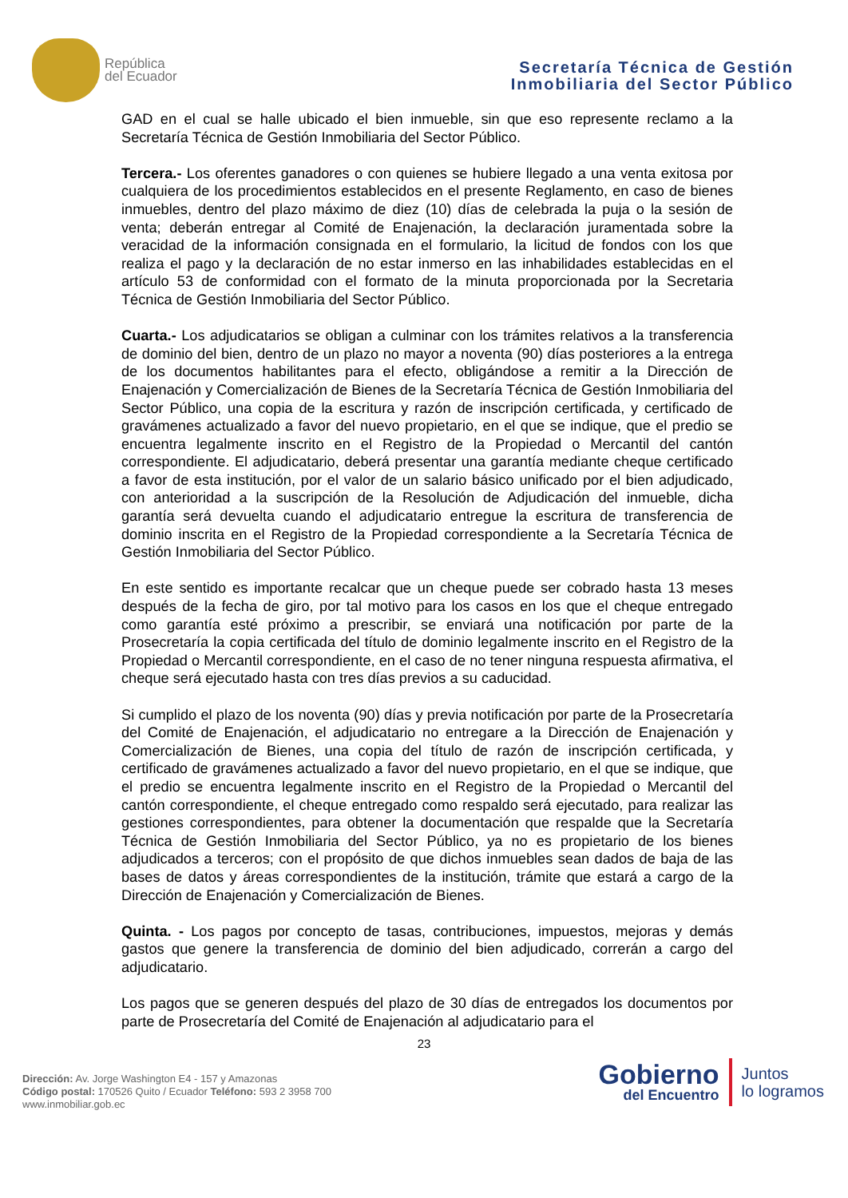República
del Ecuador
Secretaría Técnica de Gestión
Inmobiliaria del Sector Público
GAD en el cual se halle ubicado el bien inmueble, sin que eso represente reclamo a la Secretaría Técnica de Gestión Inmobiliaria del Sector Público.
Tercera.- Los oferentes ganadores o con quienes se hubiere llegado a una venta exitosa por cualquiera de los procedimientos establecidos en el presente Reglamento, en caso de bienes inmuebles, dentro del plazo máximo de diez (10) días de celebrada la puja o la sesión de venta; deberán entregar al Comité de Enajenación, la declaración juramentada sobre la veracidad de la información consignada en el formulario, la licitud de fondos con los que realiza el pago y la declaración de no estar inmerso en las inhabilidades establecidas en el artículo 53 de conformidad con el formato de la minuta proporcionada por la Secretaria Técnica de Gestión Inmobiliaria del Sector Público.
Cuarta.- Los adjudicatarios se obligan a culminar con los trámites relativos a la transferencia de dominio del bien, dentro de un plazo no mayor a noventa (90) días posteriores a la entrega de los documentos habilitantes para el efecto, obligándose a remitir a la Dirección de Enajenación y Comercialización de Bienes de la Secretaría Técnica de Gestión Inmobiliaria del Sector Público, una copia de la escritura y razón de inscripción certificada, y certificado de gravámenes actualizado a favor del nuevo propietario, en el que se indique, que el predio se encuentra legalmente inscrito en el Registro de la Propiedad o Mercantil del cantón correspondiente. El adjudicatario, deberá presentar una garantía mediante cheque certificado a favor de esta institución, por el valor de un salario básico unificado por el bien adjudicado, con anterioridad a la suscripción de la Resolución de Adjudicación del inmueble, dicha garantía será devuelta cuando el adjudicatario entregue la escritura de transferencia de dominio inscrita en el Registro de la Propiedad correspondiente a la Secretaría Técnica de Gestión Inmobiliaria del Sector Público.
En este sentido es importante recalcar que un cheque puede ser cobrado hasta 13 meses después de la fecha de giro, por tal motivo para los casos en los que el cheque entregado como garantía esté próximo a prescribir, se enviará una notificación por parte de la Prosecretaría la copia certificada del título de dominio legalmente inscrito en el Registro de la Propiedad o Mercantil correspondiente, en el caso de no tener ninguna respuesta afirmativa, el cheque será ejecutado hasta con tres días previos a su caducidad.
Si cumplido el plazo de los noventa (90) días y previa notificación por parte de la Prosecretaría del Comité de Enajenación, el adjudicatario no entregare a la Dirección de Enajenación y Comercialización de Bienes, una copia del título de razón de inscripción certificada, y certificado de gravámenes actualizado a favor del nuevo propietario, en el que se indique, que el predio se encuentra legalmente inscrito en el Registro de la Propiedad o Mercantil del cantón correspondiente, el cheque entregado como respaldo será ejecutado, para realizar las gestiones correspondientes, para obtener la documentación que respalde que la Secretaría Técnica de Gestión Inmobiliaria del Sector Público, ya no es propietario de los bienes adjudicados a terceros; con el propósito de que dichos inmuebles sean dados de baja de las bases de datos y áreas correspondientes de la institución, trámite que estará a cargo de la Dirección de Enajenación y Comercialización de Bienes.
Quinta. - Los pagos por concepto de tasas, contribuciones, impuestos, mejoras y demás gastos que genere la transferencia de dominio del bien adjudicado, correrán a cargo del adjudicatario.
Los pagos que se generen después del plazo de 30 días de entregados los documentos por parte de Prosecretaría del Comité de Enajenación al adjudicatario para el
23
Dirección: Av. Jorge Washington E4 - 157 y Amazonas
Código postal: 170526 Quito / Ecuador Teléfono: 593 2 3958 700
www.inmobiliar.gob.ec
Gobierno
del Encuentro
Juntos
lo logramos